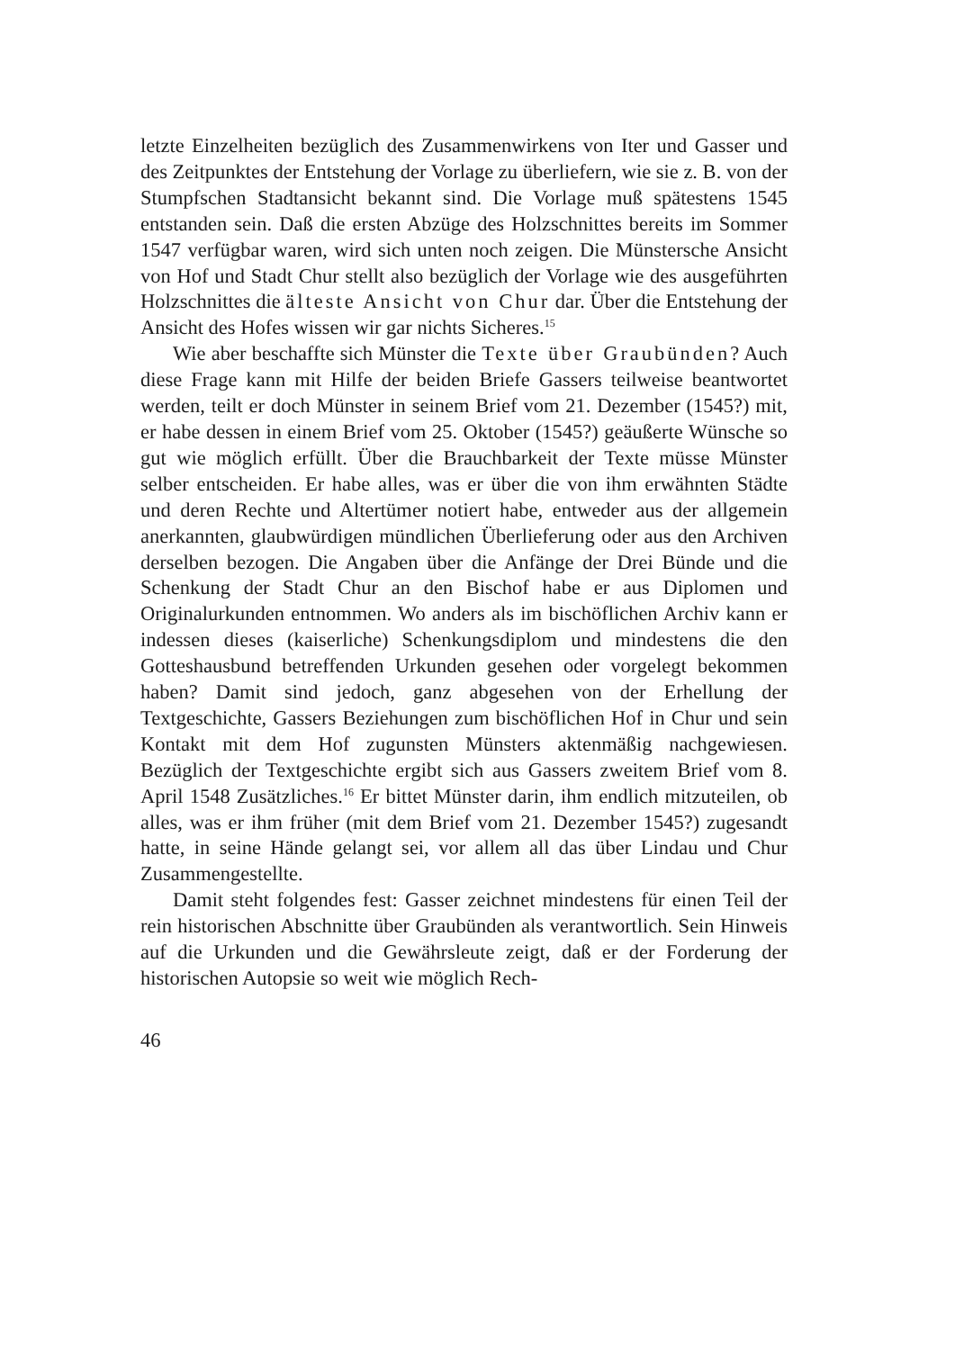letzte Einzelheiten bezüglich des Zusammenwirkens von Iter und Gasser und des Zeitpunktes der Entstehung der Vorlage zu überliefern, wie sie z. B. von der Stumpfschen Stadtansicht bekannt sind. Die Vorlage muß spätestens 1545 entstanden sein. Daß die ersten Abzüge des Holzschnittes bereits im Sommer 1547 verfügbar waren, wird sich unten noch zeigen. Die Münstersche Ansicht von Hof und Stadt Chur stellt also bezüglich der Vorlage wie des ausgeführten Holzschnittes die älteste Ansicht von Chur dar. Über die Entstehung der Ansicht des Hofes wissen wir gar nichts Sicheres.<sup>15</sup>
Wie aber beschaffte sich Münster die Texte über Graubünden? Auch diese Frage kann mit Hilfe der beiden Briefe Gassers teilweise beantwortet werden, teilt er doch Münster in seinem Brief vom 21. Dezember (1545?) mit, er habe dessen in einem Brief vom 25. Oktober (1545?) geäußerte Wünsche so gut wie möglich erfüllt. Über die Brauchbarkeit der Texte müsse Münster selber entscheiden. Er habe alles, was er über die von ihm erwähnten Städte und deren Rechte und Altertümer notiert habe, entweder aus der allgemein anerkannten, glaubwürdigen mündlichen Überlieferung oder aus den Archiven derselben bezogen. Die Angaben über die Anfänge der Drei Bünde und die Schenkung der Stadt Chur an den Bischof habe er aus Diplomen und Originalurkunden entnommen. Wo anders als im bischöflichen Archiv kann er indessen dieses (kaiserliche) Schenkungsdiplom und mindestens die den Gotteshausbund betreffenden Urkunden gesehen oder vorgelegt bekommen haben? Damit sind jedoch, ganz abgesehen von der Erhellung der Textgeschichte, Gassers Beziehungen zum bischöflichen Hof in Chur und sein Kontakt mit dem Hof zugunsten Münsters aktenmäßig nachgewiesen. Bezüglich der Textgeschichte ergibt sich aus Gassers zweitem Brief vom 8. April 1548 Zusätzliches.<sup>16</sup> Er bittet Münster darin, ihm endlich mitzuteilen, ob alles, was er ihm früher (mit dem Brief vom 21. Dezember 1545?) zugesandt hatte, in seine Hände gelangt sei, vor allem all das über Lindau und Chur Zusammengestellte.
Damit steht folgendes fest: Gasser zeichnet mindestens für einen Teil der rein historischen Abschnitte über Graubünden als verantwortlich. Sein Hinweis auf die Urkunden und die Gewährsleute zeigt, daß er der Forderung der historischen Autopsie so weit wie möglich Rech-
46